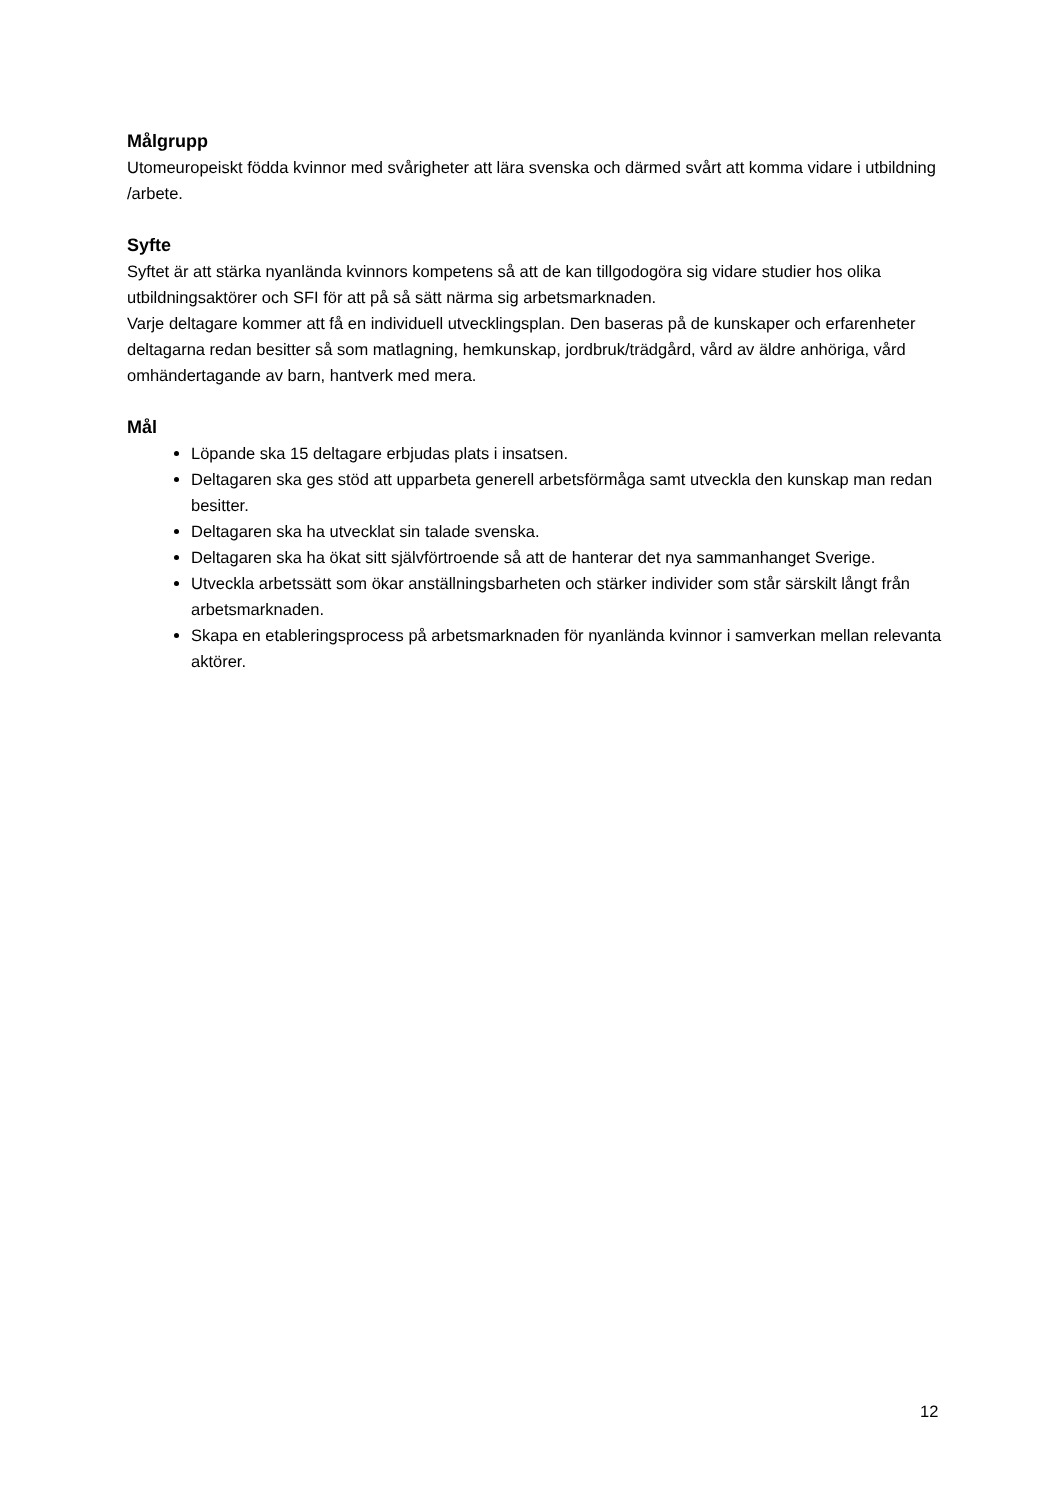Målgrupp
Utomeuropeiskt födda kvinnor med svårigheter att lära svenska och därmed svårt att komma vidare i utbildning /arbete.
Syfte
Syftet är att stärka nyanlända kvinnors kompetens så att de kan tillgodogöra sig vidare studier hos olika utbildningsaktörer och SFI för att på så sätt närma sig arbetsmarknaden.
Varje deltagare kommer att få en individuell utvecklingsplan. Den baseras på de kunskaper och erfarenheter deltagarna redan besitter så som matlagning, hemkunskap, jordbruk/trädgård, vård av äldre anhöriga, vård omhändertagande av barn, hantverk med mera.
Mål
Löpande ska 15 deltagare erbjudas plats i insatsen.
Deltagaren ska ges stöd att upparbeta generell arbetsförmåga samt utveckla den kunskap man redan besitter.
Deltagaren ska ha utvecklat sin talade svenska.
Deltagaren ska ha ökat sitt självförtroende så att de hanterar det nya sammanhanget Sverige.
Utveckla arbetssätt som ökar anställningsbarheten och stärker individer som står särskilt långt från arbetsmarknaden.
Skapa en etableringsprocess på arbetsmarknaden för nyanlända kvinnor i samverkan mellan relevanta aktörer.
12